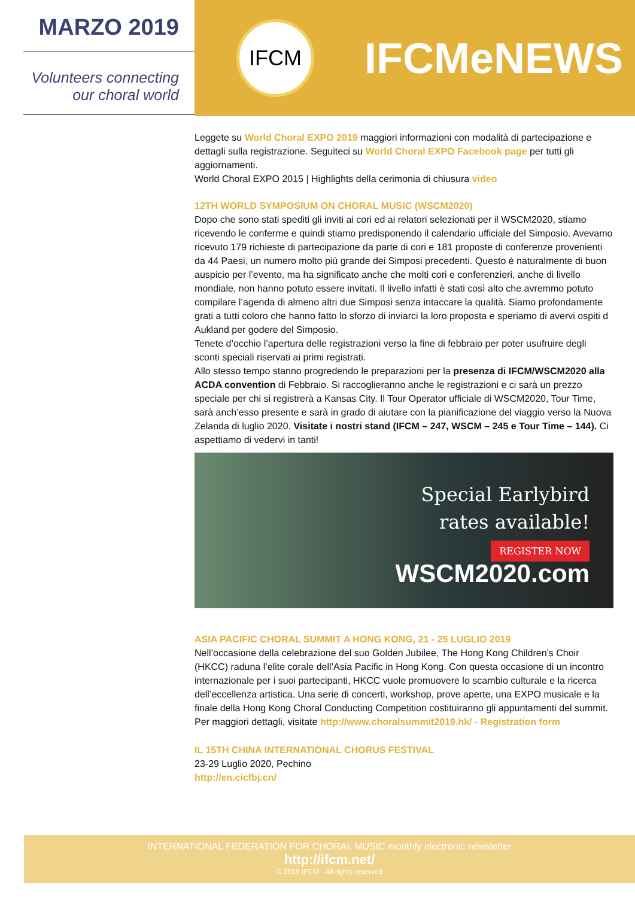MARZO 2019
Volunteers connecting
our choral world
IFCM
IFCMeNEWS
Leggete su World Choral EXPO 2019 maggiori informazioni con modalità di partecipazione e dettagli sulla registrazione. Seguiteci su World Choral EXPO Facebook page per tutti gli aggiornamenti.
World Choral EXPO 2015 | Highlights della cerimonia di chiusura video
12TH WORLD SYMPOSIUM ON CHORAL MUSIC (WSCM2020)
Dopo che sono stati spediti gli inviti ai cori ed ai relatori selezionati per il WSCM2020, stiamo ricevendo le conferme e quindi stiamo predisponendo il calendario ufficiale del Simposio. Avevamo ricevuto 179 richieste di partecipazione da parte di cori e 181 proposte di conferenze provenienti da 44 Paesi, un numero molto più grande dei Simposi precedenti. Questo è naturalmente di buon auspicio per l’evento, ma ha significato anche che molti cori e conferenzieri, anche di livello mondiale, non hanno potuto essere invitati. Il livello infatti è stati così alto che avremmo potuto compilare l’agenda di almeno altri due Simposi senza intaccare la qualità. Siamo profondamente grati a tutti coloro che hanno fatto lo sforzo di inviarci la loro proposta e speriamo di avervi ospiti d Aukland per godere del Simposio.
Tenete d’occhio l’apertura delle registrazioni verso la fine di febbraio per poter usufruire degli sconti speciali riservati ai primi registrati.
Allo stesso tempo stanno progredendo le preparazioni per la presenza di IFCM/WSCM2020 alla ACDA convention di Febbraio. Si raccoglieranno anche le registrazioni e ci sarà un prezzo speciale per chi si registrerà a Kansas City. Il Tour Operator ufficiale di WSCM2020, Tour Time, sarà anch’esso presente e sarà in grado di aiutare con la pianificazione del viaggio verso la Nuova Zelanda di luglio 2020. Visitate i nostri stand (IFCM – 247, WSCM – 245 e Tour Time – 144). Ci aspettiamo di vedervi in tanti!
Special Earlybird
rates available!
REGISTER NOW
WSCM2020.com
ASIA PACIFIC CHORAL SUMMIT A HONG KONG, 21 - 25 LUGLIO 2019
Nell’occasione della celebrazione del suo Golden Jubilee, The Hong Kong Children’s Choir (HKCC) raduna l’elite corale dell’Asia Pacific in Hong Kong. Con questa occasione di un incontro internazionale per i suoi partecipanti, HKCC vuole promuovere lo scambio culturale e la ricerca dell’eccellenza artistica. Una serie di concerti, workshop, prove aperte, una EXPO musicale e la finale della Hong Kong Choral Conducting Competition costituiranno gli appuntamenti del summit. Per maggiori dettagli, visitate http://www.choralsummit2019.hk/ - Registration form
IL 15TH CHINA INTERNATIONAL CHORUS FESTIVAL
23-29 Luglio 2020, Pechino
http://en.cicfbj.cn/
INTERNATIONAL FEDERATION FOR CHORAL MUSIC monthly electronic newsletter
http://ifcm.net/
© 2019 IFCM - All rights reserved